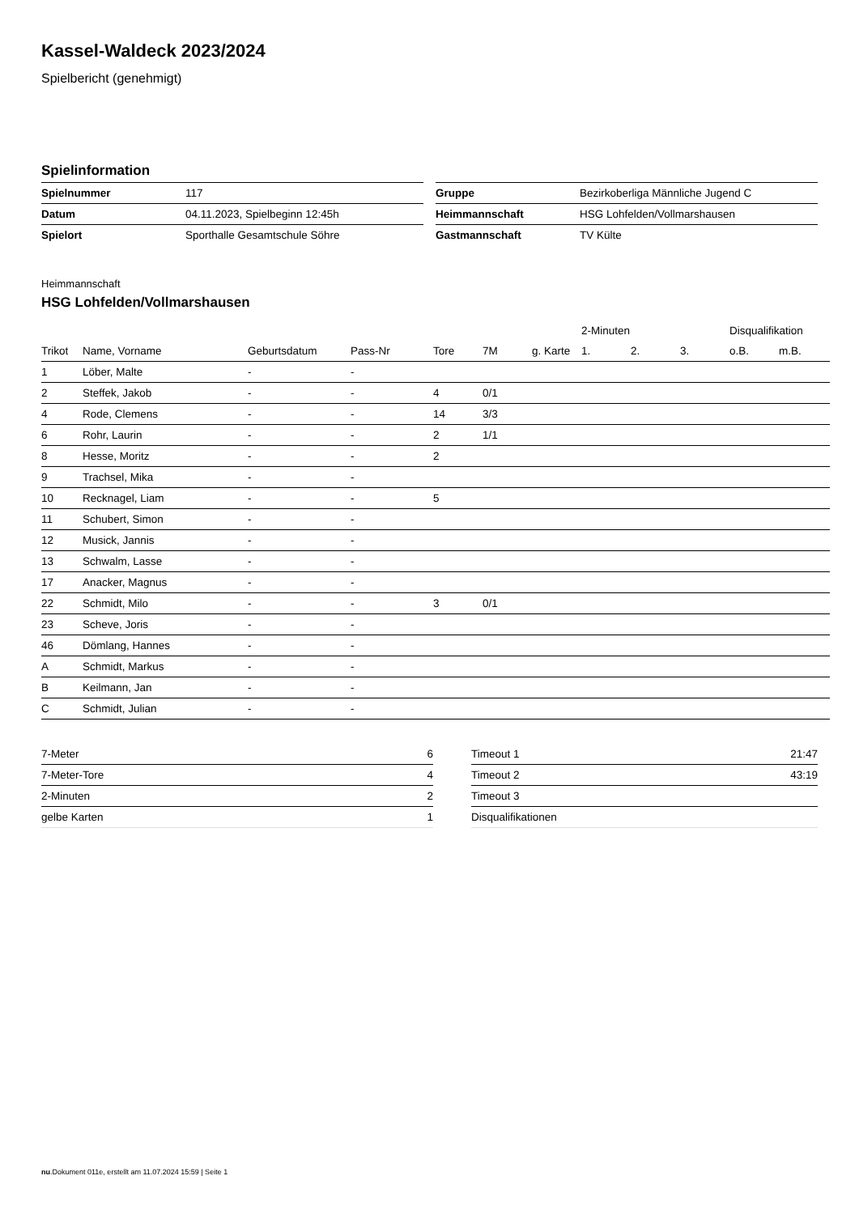Kassel-Waldeck 2023/2024
Spielbericht (genehmigt)
Spielinformation
| Spielnummer | 117 |
| Datum | 04.11.2023, Spielbeginn 12:45h |
| Spielort | Sporthalle Gesamtschule Söhre |
| Gruppe | Bezirkoberliga Männliche Jugend C |
| Heimmannschaft | HSG Lohfelden/Vollmarshausen |
| Gastmannschaft | TV Külte |
Heimmannschaft
HSG Lohfelden/Vollmarshausen
| | | | | | | | 2-Minuten | | | Disqualifikation | |
| Trikot | Name, Vorname | Geburtsdatum | Pass-Nr | Tore | 7M | g. Karte | 1. | 2. | 3. | o.B. | m.B. |
| 1 | Löber, Malte | - | - | | | | | | | | |
| 2 | Steffek, Jakob | - | - | 4 | 0/1 | | | | | | |
| 4 | Rode, Clemens | - | - | 14 | 3/3 | | | | | | |
| 6 | Rohr, Laurin | - | - | 2 | 1/1 | | | | | | |
| 8 | Hesse, Moritz | - | - | 2 | | | | | | | |
| 9 | Trachsel, Mika | - | - | | | | | | | | |
| 10 | Recknagel, Liam | - | - | 5 | | | | | | | |
| 11 | Schubert, Simon | - | - | | | | | | | | |
| 12 | Musick, Jannis | - | - | | | | | | | | |
| 13 | Schwalm, Lasse | - | - | | | | | | | | |
| 17 | Anacker, Magnus | - | - | | | | | | | | |
| 22 | Schmidt, Milo | - | - | 3 | 0/1 | | | | | | |
| 23 | Scheve, Joris | - | - | | | | | | | | |
| 46 | Dömlang, Hannes | - | - | | | | | | | | |
| A | Schmidt, Markus | - | - | | | | | | | | |
| B | Keilmann, Jan | - | - | | | | | | | | |
| C | Schmidt, Julian | - | - | | | | | | | | |
| 7-Meter | 6 |
| 7-Meter-Tore | 4 |
| 2-Minuten | 2 |
| gelbe Karten | 1 |
| Timeout 1 | 21:47 |
| Timeout 2 | 43:19 |
| Timeout 3 | |
| Disqualifikationen | |
nu.Dokument 011e, erstellt am 11.07.2024 15:59 | Seite 1